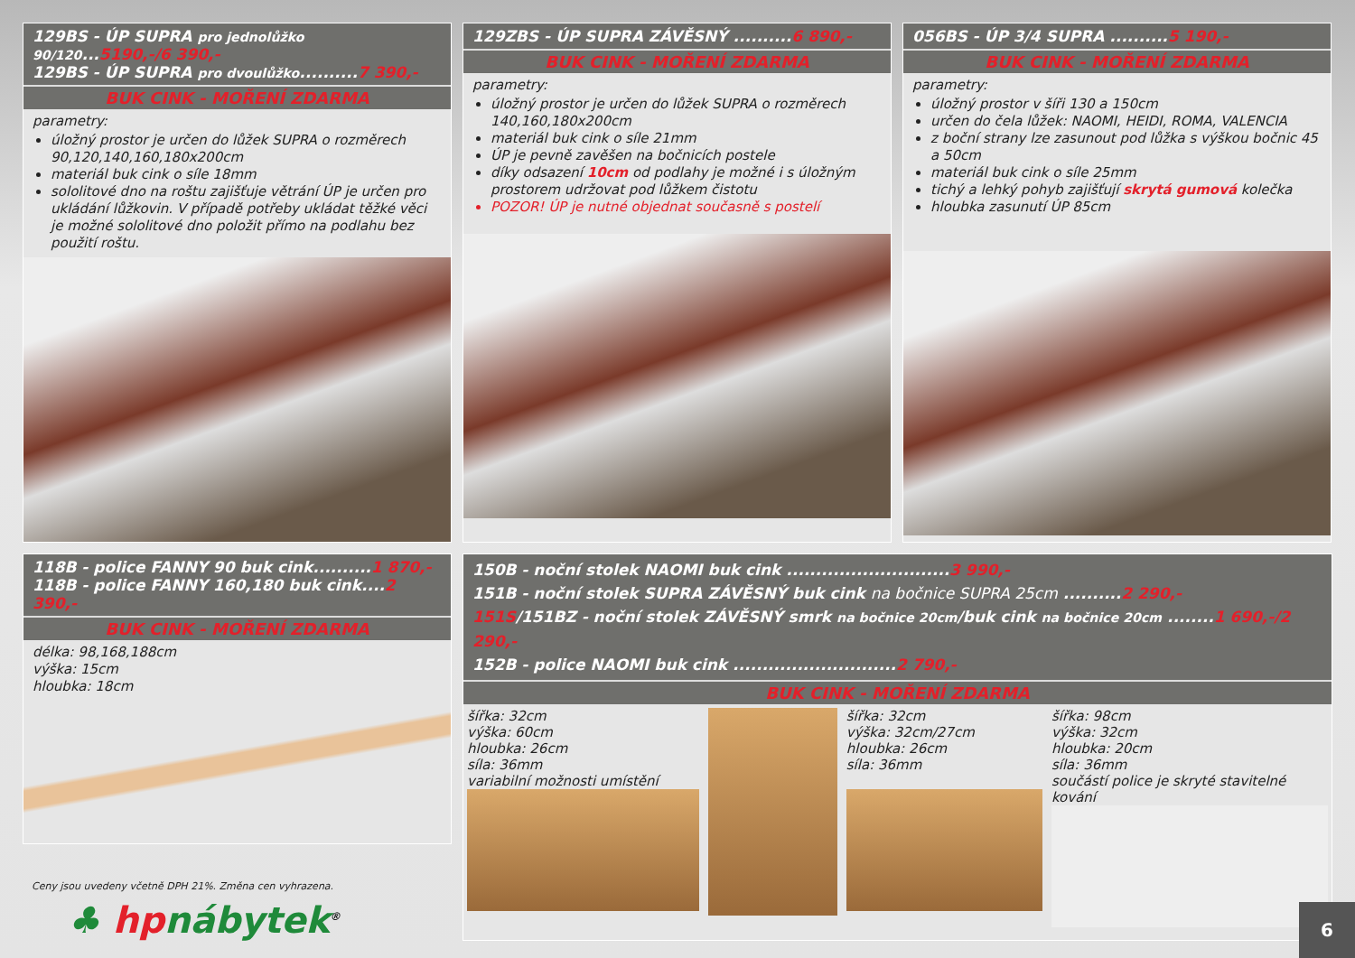129BS - ÚP SUPRA pro jednolůžko 90/120...5190,-/6 390,-
129BS - ÚP SUPRA pro dvoulůžko..........7 390,-
BUK CINK - MOŘENÍ ZDARMA
parametry:
úložný prostor je určen do lůžek SUPRA o rozměrech 90,120,140,160,180x200cm
materiál buk cink o síle 18mm
sololitové dno na roštu zajišťuje větrání ÚP je určen pro ukládání lůžkovin. V případě potřeby ukládat těžké věci je možné sololitové dno položit přímo na podlahu bez použití roštu.
129ZBS - ÚP SUPRA ZÁVĚSNÝ ..........6 890,-
BUK CINK - MOŘENÍ ZDARMA
parametry:
úložný prostor je určen do lůžek SUPRA o rozměrech 140,160,180x200cm
materiál buk cink o síle 21mm
ÚP je pevně zavěšen na bočnicích postele
díky odsazení 10cm od podlahy je možné i s úložným prostorem udržovat pod lůžkem čistotu
POZOR! ÚP je nutné objednat současně s postelí
056BS - ÚP 3/4 SUPRA ..........5 190,-
BUK CINK - MOŘENÍ ZDARMA
parametry:
úložný prostor v šíři 130 a 150cm
určen do čela lůžek: NAOMI, HEIDI, ROMA, VALENCIA
z boční strany lze zasunout pod lůžka s výškou bočnic 45 a 50cm
materiál buk cink o síle 25mm
tichý a lehký pohyb zajišťují skrytá gumová kolečka
hloubka zasunutí ÚP 85cm
118B - police FANNY 90 buk cink..........1 870,-
118B - police FANNY 160,180 buk cink....2 390,-
BUK CINK - MOŘENÍ ZDARMA
délka: 98,168,188cm
výška: 15cm
hloubka: 18cm
Ceny jsou uvedeny včetně DPH 21%. Změna cen vyhrazena.
♣ hp nábytek<sup>®</sup>
150B - noční stolek NAOMI buk cink ............................3 990,-
151B - noční stolek SUPRA ZÁVĚSNÝ buk cink na bočnice SUPRA 25cm ..........2 290,-
151S/151BZ - noční stolek ZÁVĚSNÝ smrk na bočnice 20cm/buk cink na bočnice 20cm ........1 690,-/2 290,-
152B - police NAOMI buk cink ............................2 790,-
BUK CINK - MOŘENÍ ZDARMA
šířka: 32cm
výška: 60cm
hloubka: 26cm
síla: 36mm
variabilní možnosti umístění
šířka: 32cm
výška: 32cm/27cm
hloubka: 26cm
síla: 36mm
šířka: 98cm
výška: 32cm
hloubka: 20cm
síla: 36mm
součástí police je skryté stavitelné kování
6